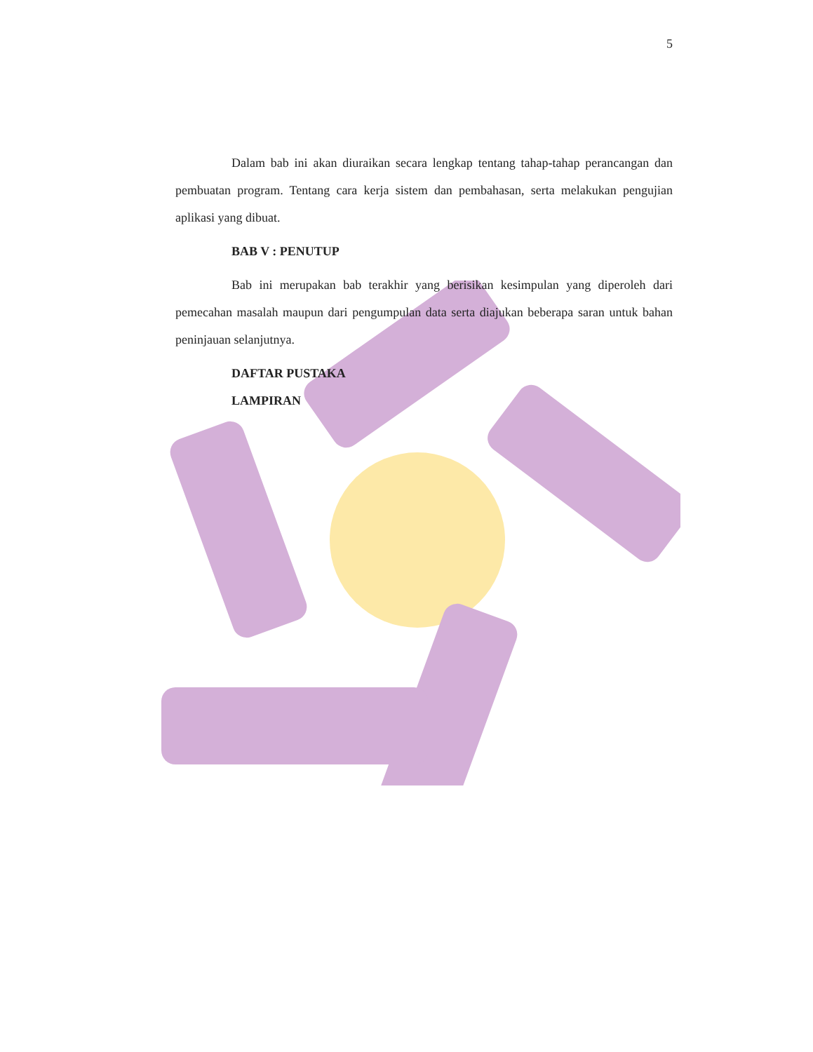5
Dalam bab ini akan diuraikan secara lengkap tentang tahap-tahap perancangan dan pembuatan program. Tentang cara kerja sistem dan pembahasan, serta melakukan pengujian aplikasi yang dibuat.
BAB V : PENUTUP
Bab ini merupakan bab terakhir yang berisikan kesimpulan yang diperoleh dari pemecahan masalah maupun dari pengumpulan data serta diajukan beberapa saran untuk bahan peninjauan selanjutnya.
DAFTAR PUSTAKA
LAMPIRAN